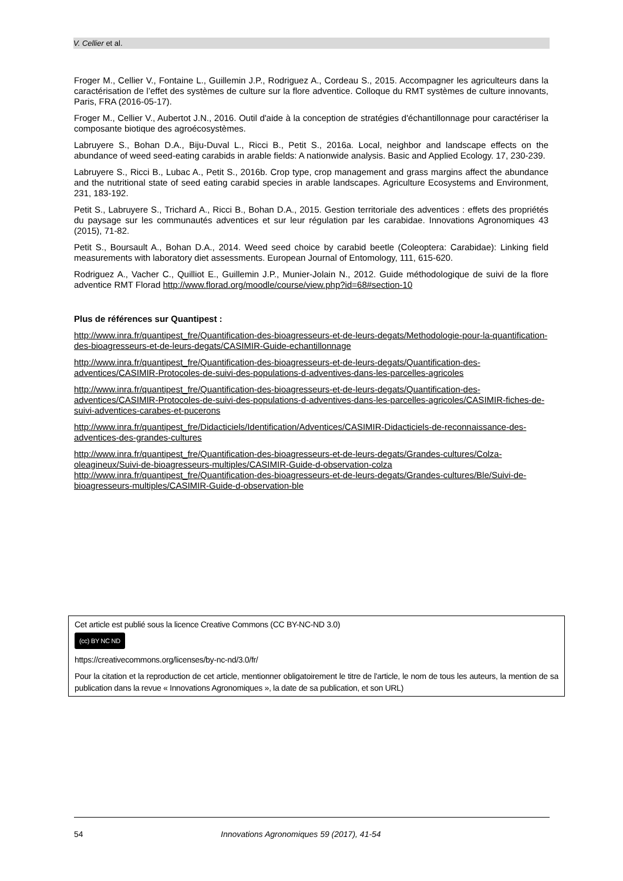V. Cellier et al.
Froger M., Cellier V., Fontaine L., Guillemin J.P., Rodriguez A., Cordeau S., 2015. Accompagner les agriculteurs dans la caractérisation de l’effet des systèmes de culture sur la flore adventice. Colloque du RMT systèmes de culture innovants, Paris, FRA (2016-05-17).
Froger M., Cellier V., Aubertot J.N., 2016. Outil d'aide à la conception de stratégies d'échantillonnage pour caractériser la composante biotique des agroécosystèmes.
Labruyere S., Bohan D.A., Biju-Duval L., Ricci B., Petit S., 2016a. Local, neighbor and landscape effects on the abundance of weed seed-eating carabids in arable fields: A nationwide analysis. Basic and Applied Ecology. 17, 230-239.
Labruyere S., Ricci B., Lubac A., Petit S., 2016b. Crop type, crop management and grass margins affect the abundance and the nutritional state of seed eating carabid species in arable landscapes. Agriculture Ecosystems and Environment, 231, 183-192.
Petit S., Labruyere S., Trichard A., Ricci B., Bohan D.A., 2015. Gestion territoriale des adventices : effets des propriétés du paysage sur les communautés adventices et sur leur régulation par les carabidae. Innovations Agronomiques 43 (2015), 71-82.
Petit S., Boursault A., Bohan D.A., 2014. Weed seed choice by carabid beetle (Coleoptera: Carabidae): Linking field measurements with laboratory diet assessments. European Journal of Entomology, 111, 615-620.
Rodriguez A., Vacher C., Quilliot E., Guillemin J.P., Munier-Jolain N., 2012. Guide méthodologique de suivi de la flore adventice RMT Florad http://www.florad.org/moodle/course/view.php?id=68#section-10
Plus de références sur Quantipest :
http://www.inra.fr/quantipest_fre/Quantification-des-bioagresseurs-et-de-leurs-degats/Methodologie-pour-la-quantification-des-bioagresseurs-et-de-leurs-degats/CASIMIR-Guide-echantillonnage
http://www.inra.fr/quantipest_fre/Quantification-des-bioagresseurs-et-de-leurs-degats/Quantification-des-adventices/CASIMIR-Protocoles-de-suivi-des-populations-d-adventives-dans-les-parcelles-agricoles
http://www.inra.fr/quantipest_fre/Quantification-des-bioagresseurs-et-de-leurs-degats/Quantification-des-adventices/CASIMIR-Protocoles-de-suivi-des-populations-d-adventives-dans-les-parcelles-agricoles/CASIMIR-fiches-de-suivi-adventices-carabes-et-pucerons
http://www.inra.fr/quantipest_fre/Didacticiels/Identification/Adventices/CASIMIR-Didacticiels-de-reconnaissance-des-adventices-des-grandes-cultures
http://www.inra.fr/quantipest_fre/Quantification-des-bioagresseurs-et-de-leurs-degats/Grandes-cultures/Colza-oleagineux/Suivi-de-bioagresseurs-multiples/CASIMIR-Guide-d-observation-colza
http://www.inra.fr/quantipest_fre/Quantification-des-bioagresseurs-et-de-leurs-degats/Grandes-cultures/Ble/Suivi-de-bioagresseurs-multiples/CASIMIR-Guide-d-observation-ble
Cet article est publié sous la licence Creative Commons (CC BY-NC-ND 3.0)
(cc) BY NC ND
https://creativecommons.org/licenses/by-nc-nd/3.0/fr/
Pour la citation et la reproduction de cet article, mentionner obligatoirement le titre de l'article, le nom de tous les auteurs, la mention de sa publication dans la revue « Innovations Agronomiques », la date de sa publication, et son URL)
54 Innovations Agronomiques 59 (2017), 41-54